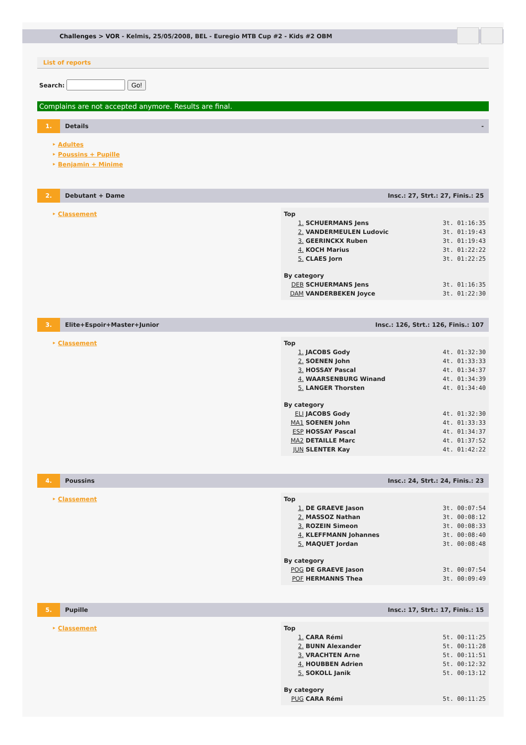Challenges > VOR - Kelmis, 25/05/2008, BEL - Euregio MTB Cup #2 - Kids #2 OBM
List of reports
Search: Go!
Complains are not accepted anymore. Results are final.
1.
Details -
‣ Adultes
‣ Poussins + Pupille
‣ Benjamin + Minime
2.
Debutant + Dame
Insc.: 27, Strt.: 27, Finis.: 25
‣ Classement
| Top | | |
| 1. | SCHUERMANS Jens | 3t. 01:16:35 |
| 2. | VANDERMEULEN Ludovic | 3t. 01:19:43 |
| 3. | GEERINCKX Ruben | 3t. 01:19:43 |
| 4. | KOCH Marius | 3t. 01:22:22 |
| 5. | CLAES Jorn | 3t. 01:22:25 |
| By category | | |
| DEB | SCHUERMANS Jens | 3t. 01:16:35 |
| DAM | VANDERBEKEN Joyce | 3t. 01:22:30 |
3.
Elite+Espoir+Master+Junior
Insc.: 126, Strt.: 126, Finis.: 107
‣ Classement
| Top | | |
| 1. | JACOBS Gody | 4t. 01:32:30 |
| 2. | SOENEN John | 4t. 01:33:33 |
| 3. | HOSSAY Pascal | 4t. 01:34:37 |
| 4. | WAARSENBURG Winand | 4t. 01:34:39 |
| 5. | LANGER Thorsten | 4t. 01:34:40 |
| By category | | |
| ELI | JACOBS Gody | 4t. 01:32:30 |
| MA1 | SOENEN John | 4t. 01:33:33 |
| ESP | HOSSAY Pascal | 4t. 01:34:37 |
| MA2 | DETAILLE Marc | 4t. 01:37:52 |
| JUN | SLENTER Kay | 4t. 01:42:22 |
4.
Poussins
Insc.: 24, Strt.: 24, Finis.: 23
‣ Classement
| Top | | |
| 1. | DE GRAEVE Jason | 3t. 00:07:54 |
| 2. | MASSOZ Nathan | 3t. 00:08:12 |
| 3. | ROZEIN Simeon | 3t. 00:08:33 |
| 4. | KLEFFMANN Johannes | 3t. 00:08:40 |
| 5. | MAQUET Jordan | 3t. 00:08:48 |
| By category | | |
| POG | DE GRAEVE Jason | 3t. 00:07:54 |
| POF | HERMANNS Thea | 3t. 00:09:49 |
5.
Pupille
Insc.: 17, Strt.: 17, Finis.: 15
‣ Classement
| Top | | |
| 1. | CARA Rémi | 5t. 00:11:25 |
| 2. | BUNN Alexander | 5t. 00:11:28 |
| 3. | VRACHTEN Arne | 5t. 00:11:51 |
| 4. | HOUBBEN Adrien | 5t. 00:12:32 |
| 5. | SOKOLL Janik | 5t. 00:13:12 |
| By category | | |
| PUG | CARA Rémi | 5t. 00:11:25 |